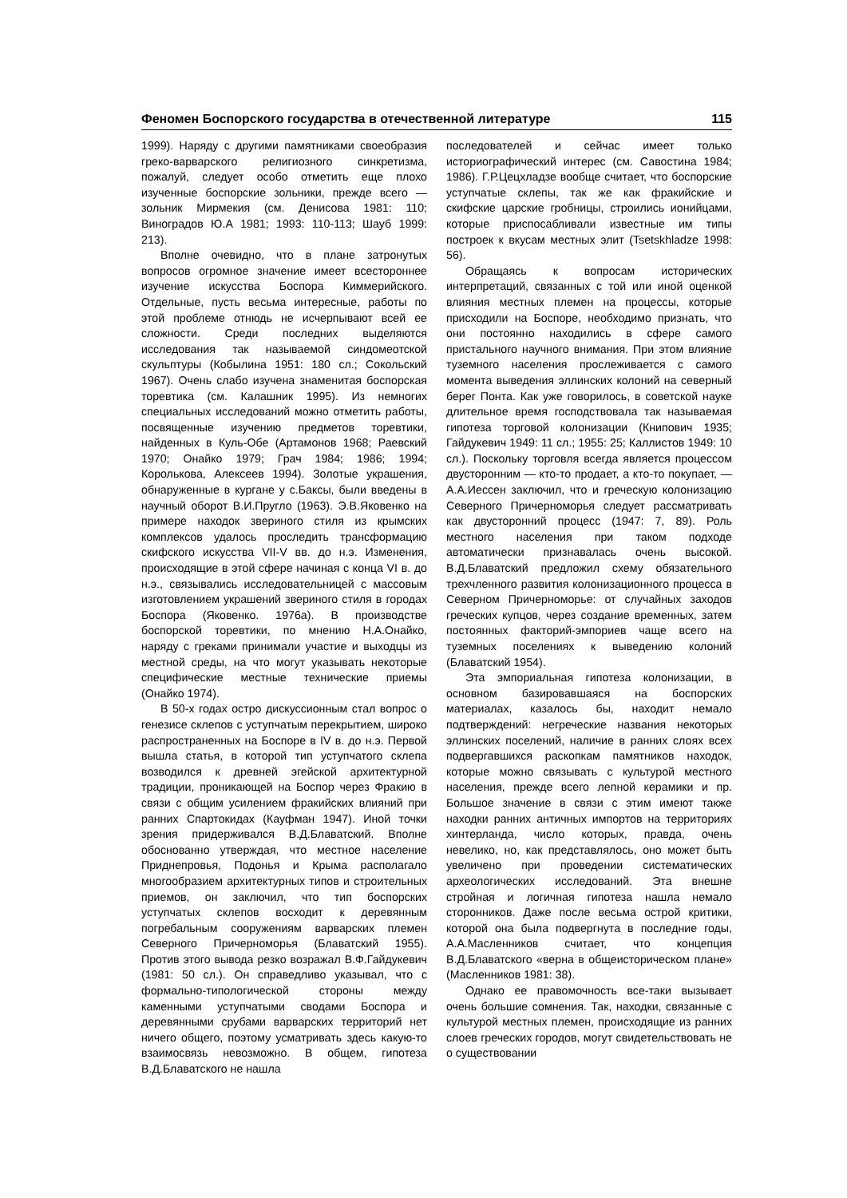Феномен Боспорского государства в отечественной литературе 115
1999). Наряду с другими памятниками своеобразия греко-варварского религиозного синкретизма, пожалуй, следует особо отметить еще плохо изученные боспорские зольники, прежде всего — зольник Мирмекия (см. Денисова 1981: 110; Виноградов Ю.А 1981; 1993: 110-113; Шауб 1999: 213).
Вполне очевидно, что в плане затронутых вопросов огромное значение имеет всестороннее изучение искусства Боспора Киммерийского. Отдельные, пусть весьма интересные, работы по этой проблеме отнюдь не исчерпывают всей ее сложности. Среди последних выделяются исследования так называемой синдомеотской скульптуры (Кобылина 1951: 180 сл.; Сокольский 1967). Очень слабо изучена знаменитая боспорская торевтика (см. Калашник 1995). Из немногих специальных исследований можно отметить работы, посвященные изучению предметов торевтики, найденных в Куль-Обе (Артамонов 1968; Раевский 1970; Онайко 1979; Грач 1984; 1986; 1994; Королькова, Алексеев 1994). Золотые украшения, обнаруженные в кургане у с.Баксы, были введены в научный оборот В.И.Пругло (1963). Э.В.Яковенко на примере находок звериного стиля из крымских комплексов удалось проследить трансформацию скифского искусства VII-V вв. до н.э. Изменения, происходящие в этой сфере начиная с конца VI в. до н.э., связывались исследовательницей с массовым изготовлением украшений звериного стиля в городах Боспора (Яковенко. 1976а). В производстве боспорской торевтики, по мнению Н.А.Онайко, наряду с греками принимали участие и выходцы из местной среды, на что могут указывать некоторые специфические местные технические приемы (Онайко 1974).
В 50-х годах остро дискуссионным стал вопрос о генезисе склепов с уступчатым перекрытием, широко распространенных на Боспоре в IV в. до н.э. Первой вышла статья, в которой тип уступчатого склепа возводился к древней эгейской архитектурной традиции, проникающей на Боспор через Фракию в связи с общим усилением фракийских влияний при ранних Спартокидах (Кауфман 1947). Иной точки зрения придерживался В.Д.Блаватский. Вполне обоснованно утверждая, что местное население Приднепровья, Подонья и Крыма располагало многообразием архитектурных типов и строительных приемов, он заключил, что тип боспорских уступчатых склепов восходит к деревянным погребальным сооружениям варварских племен Северного Причерноморья (Блаватский 1955). Против этого вывода резко возражал В.Ф.Гайдукевич (1981: 50 сл.). Он справедливо указывал, что с формально-типологической стороны между каменными уступчатыми сводами Боспора и деревянными срубами варварских территорий нет ничего общего, поэтому усматривать здесь какую-то взаимосвязь невозможно. В общем, гипотеза В.Д.Блаватского не нашла
последователей и сейчас имеет только историографический интерес (см. Савостина 1984; 1986). Г.Р.Цецхладзе вообще считает, что боспорские уступчатые склепы, так же как фракийские и скифские царские гробницы, строились ионийцами, которые приспосабливали известные им типы построек к вкусам местных элит (Tsetskhladze 1998: 56).
Обращаясь к вопросам исторических интерпретаций, связанных с той или иной оценкой влияния местных племен на процессы, которые присходили на Боспоре, необходимо признать, что они постоянно находились в сфере самого пристального научного внимания. При этом влияние туземного населения прослеживается с самого момента выведения эллинских колоний на северный берег Понта. Как уже говорилось, в советской науке длительное время господствовала так называемая гипотеза торговой колонизации (Книпович 1935; Гайдукевич 1949: 11 сл.; 1955: 25; Каллистов 1949: 10 сл.). Поскольку торговля всегда является процессом двусторонним — кто-то продает, а кто-то покупает, — А.А.Иессен заключил, что и греческую колонизацию Северного Причерноморья следует рассматривать как двусторонний процесс (1947: 7, 89). Роль местного населения при таком подходе автоматически признавалась очень высокой. В.Д.Блаватский предложил схему обязательного трехчленного развития колонизационного процесса в Северном Причерноморье: от случайных заходов греческих купцов, через создание временных, затем постоянных факторий-эмпориев чаще всего на туземных поселениях к выведению колоний (Блаватский 1954).
Эта эмпориальная гипотеза колонизации, в основном базировавшаяся на боспорских материалах, казалось бы, находит немало подтверждений: негреческие названия некоторых эллинских поселений, наличие в ранних слоях всех подвергавшихся раскопкам памятников находок, которые можно связывать с культурой местного населения, прежде всего лепной керамики и пр. Большое значение в связи с этим имеют также находки ранних античных импортов на территориях хинтерланда, число которых, правда, очень невелико, но, как представлялось, оно может быть увеличено при проведении систематических археологических исследований. Эта внешне стройная и логичная гипотеза нашла немало сторонников. Даже после весьма острой критики, которой она была подвергнута в последние годы, А.А.Масленников считает, что концепция В.Д.Блаватского «верна в общеисторическом плане» (Масленников 1981: 38).
Однако ее правомочность все-таки вызывает очень большие сомнения. Так, находки, связанные с культурой местных племен, происходящие из ранних слоев греческих городов, могут свидетельствовать не о существовании